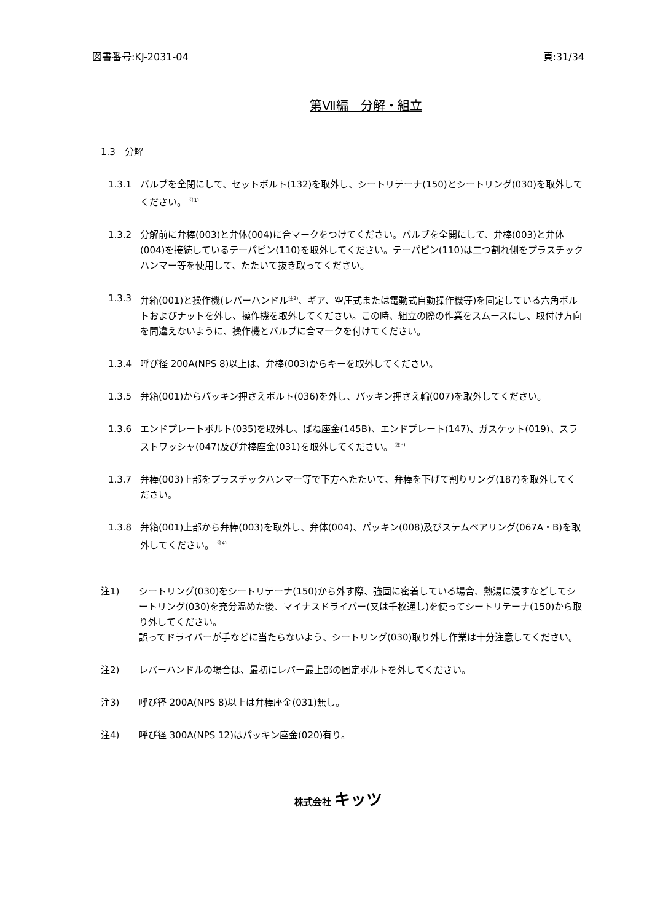図書番号:KJ-2031-04 頁:31/34
第Ⅶ編　分解・組立
1.3　分解
1.3.1 バルブを全閉にして、セットボルト(132)を取外し、シートリテーナ(150)とシートリング(030)を取外してください。 <sup>注1)</sup>
1.3.2 分解前に弁棒(003)と弁体(004)に合マークをつけてください。バルブを全開にして、弁棒(003)と弁体(004)を接続しているテーパピン(110)を取外してください。テーパピン(110)は二つ割れ側をプラスチックハンマー等を使用して、たたいて抜き取ってください。
1.3.3 弁箱(001)と操作機(レバーハンドル<sup>注2)</sup>、ギア、空圧式または電動式自動操作機等)を固定している六角ボルトおよびナットを外し、操作機を取外してください。この時、組立の際の作業をスムースにし、取付け方向を間違えないように、操作機とバルブに合マークを付けてください。
1.3.4 呼び径 200A(NPS 8)以上は、弁棒(003)からキーを取外してください。
1.3.5 弁箱(001)からパッキン押さえボルト(036)を外し、パッキン押さえ輪(007)を取外してください。
1.3.6 エンドプレートボルト(035)を取外し、ばね座金(145B)、エンドプレート(147)、ガスケット(019)、スラストワッシャ(047)及び弁棒座金(031)を取外してください。 <sup>注3)</sup>
1.3.7 弁棒(003)上部をプラスチックハンマー等で下方へたたいて、弁棒を下げて割りリング(187)を取外してください。
1.3.8 弁箱(001)上部から弁棒(003)を取外し、弁体(004)、パッキン(008)及びステムベアリング(067A・B)を取外してください。 <sup>注4)</sup>
注1) シートリング(030)をシートリテーナ(150)から外す際、強固に密着している場合、熱湯に浸すなどしてシートリング(030)を充分温めた後、マイナスドライバー(又は千枚通し)を使ってシートリテーナ(150)から取り外してください。
誤ってドライバーが手などに当たらないよう、シートリング(030)取り外し作業は十分注意してください。
注2) レバーハンドルの場合は、最初にレバー最上部の固定ボルトを外してください。
注3) 呼び径 200A(NPS 8)以上は弁棒座金(031)無し。
注4) 呼び径 300A(NPS 12)はパッキン座金(020)有り。
株式会社 キッツ